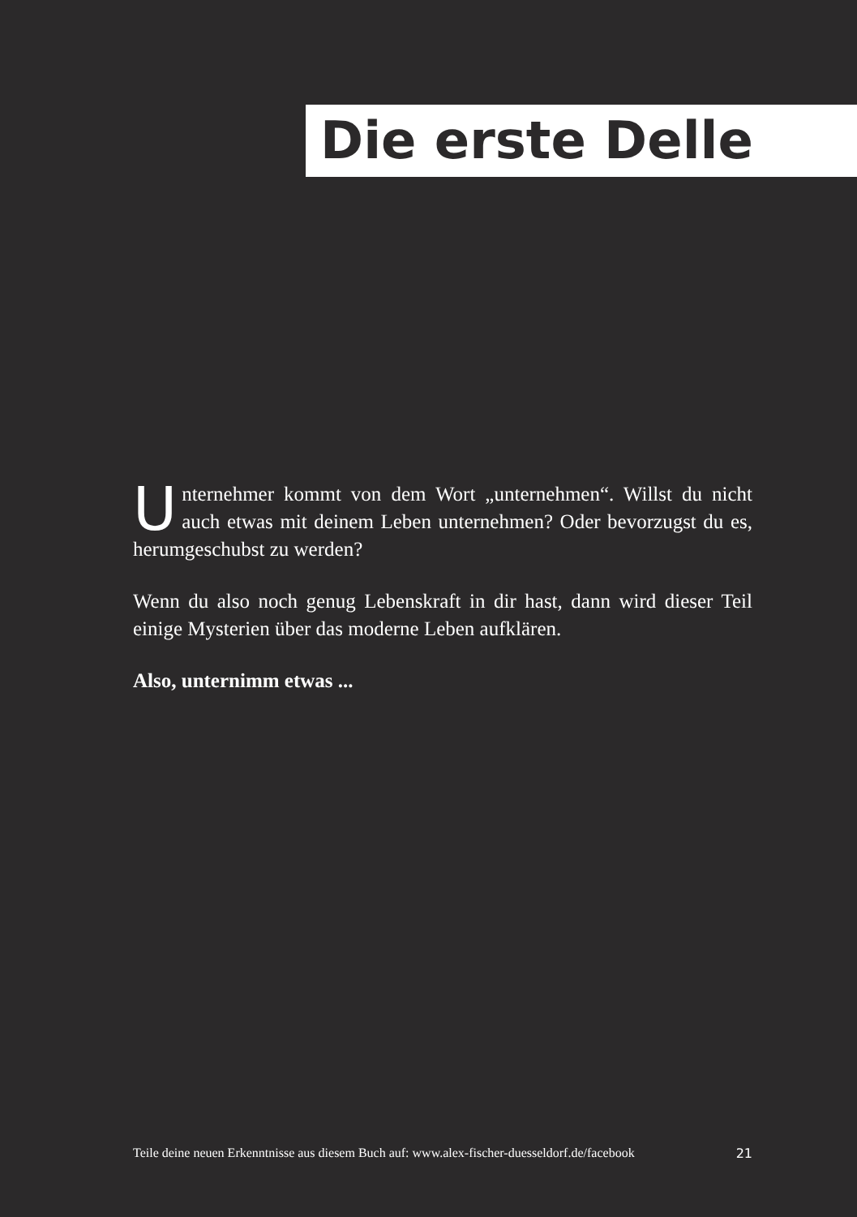Die erste Delle
Unternehmer kommt von dem Wort „unternehmen“. Willst du nicht auch etwas mit deinem Leben unternehmen? Oder bevorzugst du es, herumgeschubst zu werden?
Wenn du also noch genug Lebenskraft in dir hast, dann wird dieser Teil einige Mysterien über das moderne Leben aufklären.
Also, unternimm etwas ...
Teile deine neuen Erkenntnisse aus diesem Buch auf: www.alex-fischer-duesseldorf.de/facebook 21